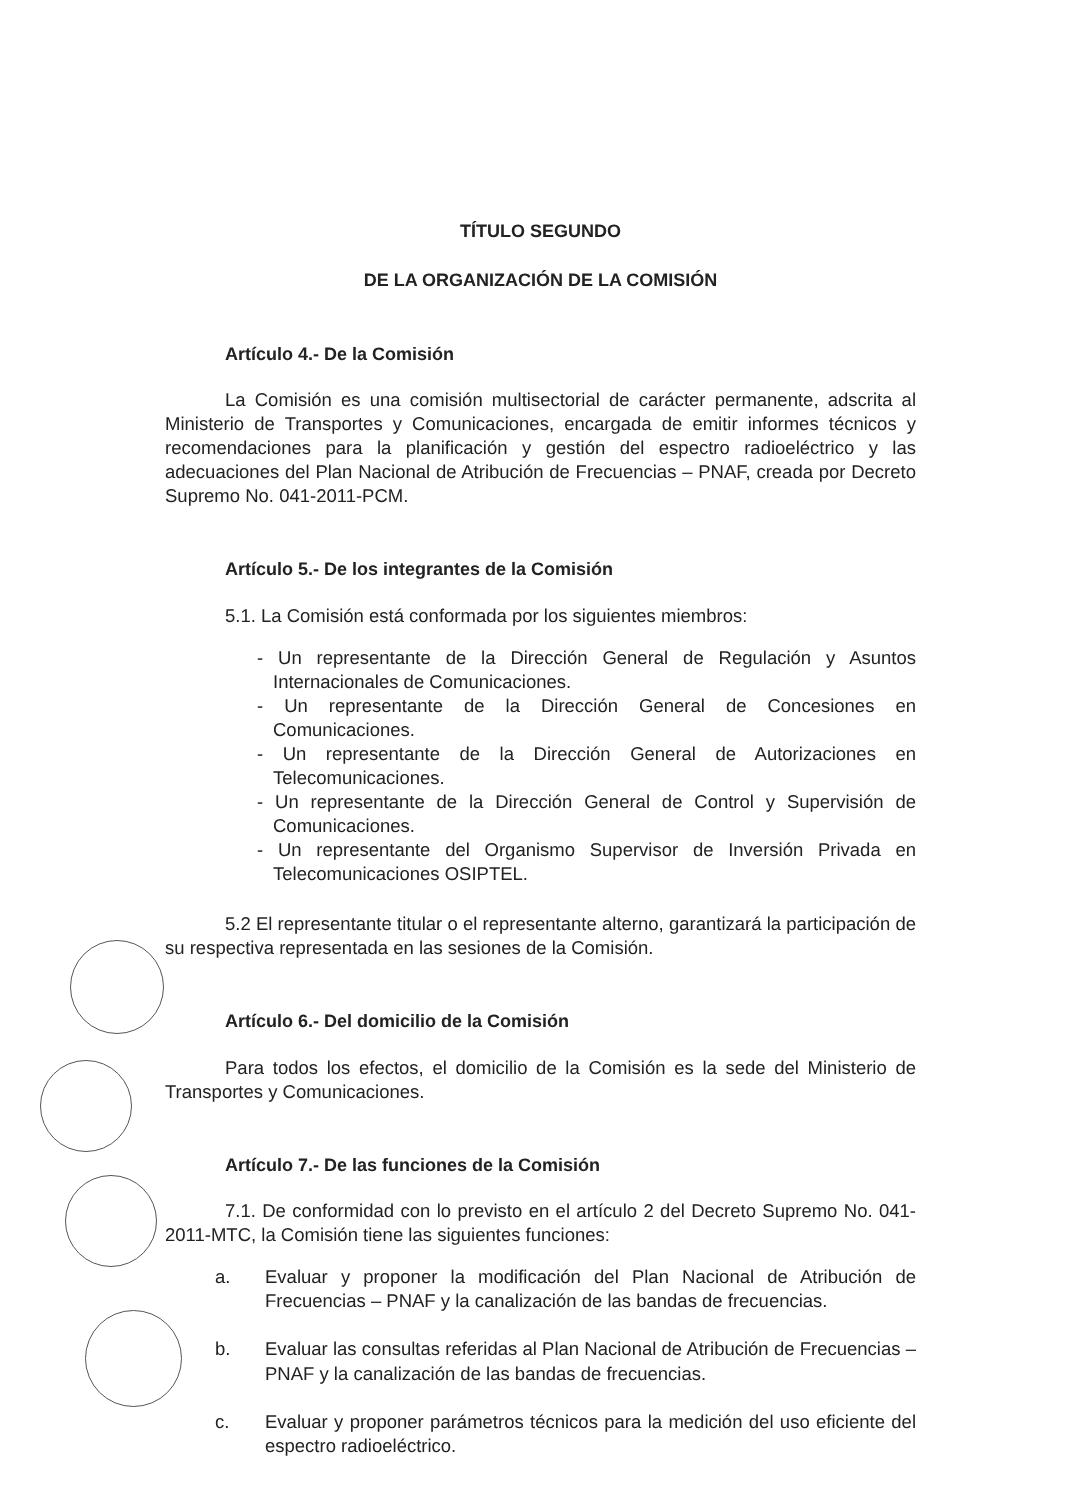TÍTULO SEGUNDO
DE LA ORGANIZACIÓN DE LA COMISIÓN
Artículo 4.- De la Comisión
La Comisión es una comisión multisectorial de carácter permanente, adscrita al Ministerio de Transportes y Comunicaciones, encargada de emitir informes técnicos y recomendaciones para la planificación y gestión del espectro radioeléctrico y las adecuaciones del Plan Nacional de Atribución de Frecuencias – PNAF, creada por Decreto Supremo No. 041-2011-PCM.
Artículo 5.- De los integrantes de la Comisión
5.1. La Comisión está conformada por los siguientes miembros:
- Un representante de la Dirección General de Regulación y Asuntos Internacionales de Comunicaciones.
- Un representante de la Dirección General de Concesiones en Comunicaciones.
- Un representante de la Dirección General de Autorizaciones en Telecomunicaciones.
- Un representante de la Dirección General de Control y Supervisión de Comunicaciones.
- Un representante del Organismo Supervisor de Inversión Privada en Telecomunicaciones OSIPTEL.
5.2 El representante titular o el representante alterno, garantizará la participación de su respectiva representada en las sesiones de la Comisión.
Artículo 6.- Del domicilio de la Comisión
Para todos los efectos, el domicilio de la Comisión es la sede del Ministerio de Transportes y Comunicaciones.
Artículo 7.- De las funciones de la Comisión
7.1. De conformidad con lo previsto en el artículo 2 del Decreto Supremo No. 041-2011-MTC, la Comisión tiene las siguientes funciones:
a. Evaluar y proponer la modificación del Plan Nacional de Atribución de Frecuencias – PNAF y la canalización de las bandas de frecuencias.
b. Evaluar las consultas referidas al Plan Nacional de Atribución de Frecuencias – PNAF y la canalización de las bandas de frecuencias.
c. Evaluar y proponer parámetros técnicos para la medición del uso eficiente del espectro radioeléctrico.